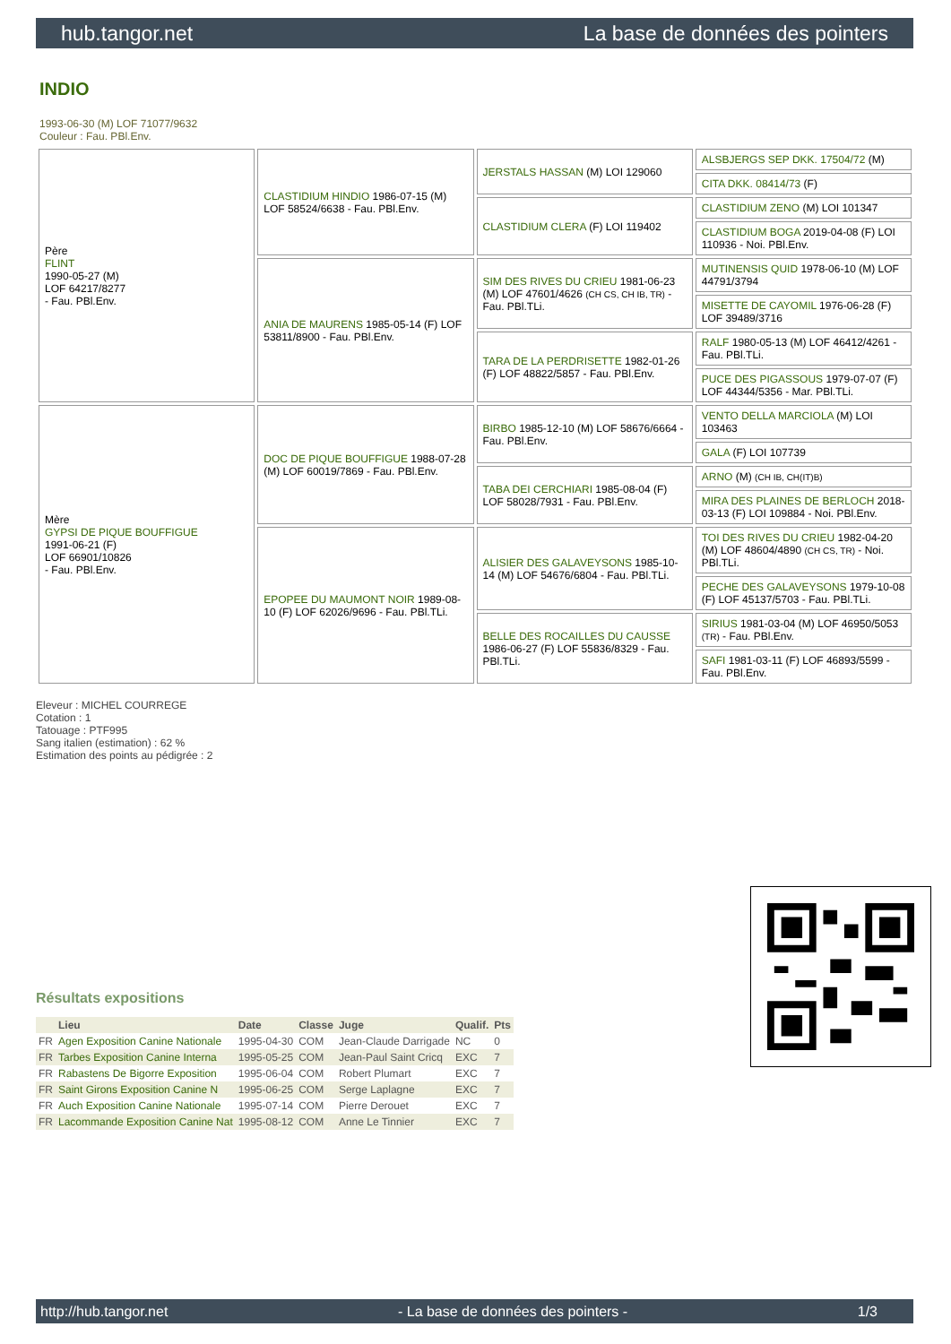hub.tangor.net La base de données des pointers
INDIO
1993-06-30 (M) LOF 71077/9632
Couleur : Fau. PBl.Env.
| Père FLINT 1990-05-27 (M) LOF 64217/8277 - Fau. PBl.Env. | CLASTIDIUM HINDIO 1986-07-15 (M) LOF 58524/6638 - Fau. PBl.Env. | JERSTALS HASSAN (M) LOI 129060 | ALSBJERGS SEP DKK. 17504/72 (M) |
| | | | CITA DKK. 08414/73 (F) |
| | | CLASTIDIUM CLERA (F) LOI 119402 | CLASTIDIUM ZENO (M) LOI 101347 |
| | | | CLASTIDIUM BOGA 2019-04-08 (F) LOI 110936 - Noi. PBl.Env. |
| | ANIA DE MAURENS 1985-05-14 (F) LOF 53811/8900 - Fau. PBl.Env. | SIM DES RIVES DU CRIEU 1981-06-23 (M) LOF 47601/4626 (CH CS, CH IB, TR) - Fau. PBl.TLi. | MUTINENSIS QUID 1978-06-10 (M) LOF 44791/3794 |
| | | | MISETTE DE CAYOMIL 1976-06-28 (F) LOF 39489/3716 |
| | | TARA DE LA PERDRISETTE 1982-01-26 (F) LOF 48822/5857 - Fau. PBl.Env. | RALF 1980-05-13 (M) LOF 46412/4261 - Fau. PBl.TLi. |
| | | | PUCE DES PIGASSOUS 1979-07-07 (F) LOF 44344/5356 - Mar. PBl.TLi. |
| Mère GYPSI DE PIQUE BOUFFIGUE 1991-06-21 (F) LOF 66901/10826 - Fau. PBl.Env. | DOC DE PIQUE BOUFFIGUE 1988-07-28 (M) LOF 60019/7869 - Fau. PBl.Env. | BIRBO 1985-12-10 (M) LOF 58676/6664 - Fau. PBl.Env. | VENTO DELLA MARCIOLA (M) LOI 103463 |
| | | | GALA (F) LOI 107739 |
| | | TABA DEI CERCHIARI 1985-08-04 (F) LOF 58028/7931 - Fau. PBl.Env. | ARNO (M) (CH IB, CH(IT)B) |
| | | | MIRA DES PLAINES DE BERLOCH 2018-03-13 (F) LOI 109884 - Noi. PBl.Env. |
| | EPOPEE DU MAUMONT NOIR 1989-08-10 (F) LOF 62026/9696 - Fau. PBl.TLi. | ALISIER DES GALAVEYSONS 1985-10-14 (M) LOF 54676/6804 - Fau. PBl.TLi. | TOI DES RIVES DU CRIEU 1982-04-20 (M) LOF 48604/4890 (CH CS, TR) - Noi. PBl.TLi. |
| | | | PECHE DES GALAVEYSONS 1979-10-08 (F) LOF 45137/5703 - Fau. PBl.TLi. |
| | | BELLE DES ROCAILLES DU CAUSSE 1986-06-27 (F) LOF 55836/8329 - Fau. PBl.TLi. | SIRIUS 1981-03-04 (M) LOF 46950/5053 (TR) - Fau. PBl.Env. |
| | | | SAFI 1981-03-11 (F) LOF 46893/5599 - Fau. PBl.Env. |
Eleveur : MICHEL COURREGE
Cotation : 1
Tatouage : PTF995
Sang italien (estimation) : 62 %
Estimation des points au pédigrée : 2
Résultats expositions
| | Lieu | Date | Classe | Juge | Qualif. | Pts |
| --- | --- | --- | --- | --- | --- | --- |
| FR | Agen Exposition Canine Nationale | 1995-04-30 | COM | Jean-Claude Darrigade | NC | 0 |
| FR | Tarbes Exposition Canine Interna | 1995-05-25 | COM | Jean-Paul Saint Cricq | EXC | 7 |
| FR | Rabastens De Bigorre Exposition | 1995-06-04 | COM | Robert Plumart | EXC | 7 |
| FR | Saint Girons Exposition Canine N | 1995-06-25 | COM | Serge Laplagne | EXC | 7 |
| FR | Auch Exposition Canine Nationale | 1995-07-14 | COM | Pierre Derouet | EXC | 7 |
| FR | Lacommande Exposition Canine Nat | 1995-08-12 | COM | Anne Le Tinnier | EXC | 7 |
http://hub.tangor.net - La base de données des pointers - 1/3